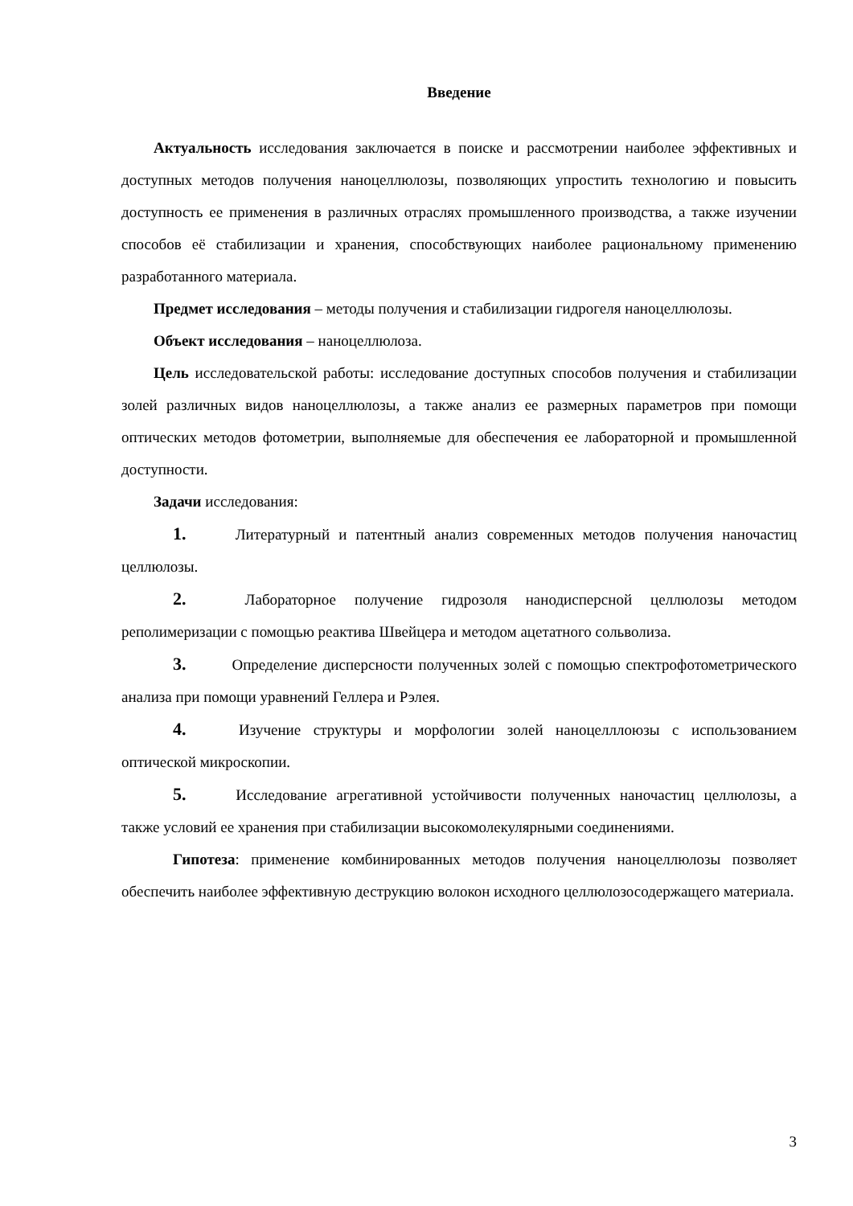Введение
Актуальность исследования заключается в поиске и рассмотрении наиболее эффективных и доступных методов получения наноцеллюлозы, позволяющих упростить технологию и повысить доступность ее применения в различных отраслях промышленного производства, а также изучении способов её стабилизации и хранения, способствующих наиболее рациональному применению разработанного материала.
Предмет исследования – методы получения и стабилизации гидрогеля наноцеллюлозы.
Объект исследования – наноцеллюлоза.
Цель исследовательской работы: исследование доступных способов получения и стабилизации золей различных видов наноцеллюлозы, а также анализ ее размерных параметров при помощи оптических методов фотометрии, выполняемые для обеспечения ее лабораторной и промышленной доступности.
Задачи исследования:
1. Литературный и патентный анализ современных методов получения наночастиц целлюлозы.
2. Лабораторное получение гидрозоля нанодисперсной целлюлозы методом реполимеризации с помощью реактива Швейцера и методом ацетатного сольволиза.
3. Определение дисперсности полученных золей с помощью спектрофотометрического анализа при помощи уравнений Геллера и Рэлея.
4. Изучение структуры и морфологии золей наноцелллоюзы с использованием оптической микроскопии.
5. Исследование агрегативной устойчивости полученных наночастиц целлюлозы, а также условий ее хранения при стабилизации высокомолекулярными соединениями.
Гипотеза: применение комбинированных методов получения наноцеллюлозы позволяет обеспечить наиболее эффективную деструкцию волокон исходного целлюлозосодержащего материала.
3